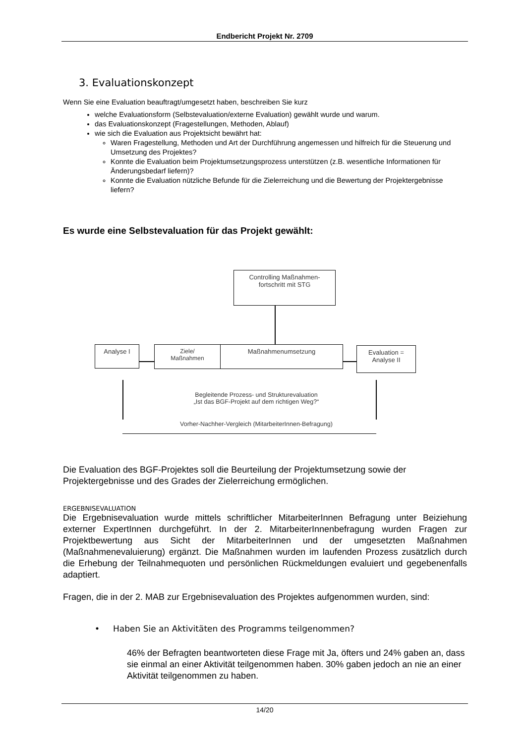Endbericht Projekt Nr. 2709
3. Evaluationskonzept
Wenn Sie eine Evaluation beauftragt/umgesetzt haben, beschreiben Sie kurz
welche Evaluationsform (Selbstevaluation/externe Evaluation) gewählt wurde und warum.
das Evaluationskonzept (Fragestellungen, Methoden, Ablauf)
wie sich die Evaluation aus Projektsicht bewährt hat:
Waren Fragestellung, Methoden und Art der Durchführung angemessen und hilfreich für die Steuerung und Umsetzung des Projektes?
Konnte die Evaluation beim Projektumsetzungsprozess unterstützen (z.B. wesentliche Informationen für Änderungsbedarf liefern)?
Konnte die Evaluation nützliche Befunde für die Zielerreichung und die Bewertung der Projektergebnisse liefern?
Es wurde eine Selbstevaluation für das Projekt gewählt:
Controlling Maßnahmen-
fortschritt mit STG
Analyse I
Ziele/
Maßnahmen
Maßnahmenumsetzung
Evaluation =
Analyse II
Begleitende Prozess- und Strukturevaluation
„Ist das BGF-Projekt auf dem richtigen Weg?“
Vorher-Nachher-Vergleich (MitarbeiterInnen-Befragung)
Die Evaluation des BGF-Projektes soll die Beurteilung der Projektumsetzung sowie der Projektergebnisse und des Grades der Zielerreichung ermöglichen.
ERGEBNISEVALUATION
Die Ergebnisevaluation wurde mittels schriftlicher MitarbeiterInnen Befragung unter Beiziehung externer ExpertInnen durchgeführt. In der 2. MitarbeiterInnenbefragung wurden Fragen zur Projektbewertung aus Sicht der MitarbeiterInnen und der umgesetzten Maßnahmen (Maßnahmenevaluierung) ergänzt. Die Maßnahmen wurden im laufenden Prozess zusätzlich durch die Erhebung der Teilnahmequoten und persönlichen Rückmeldungen evaluiert und gegebenenfalls adaptiert.
Fragen, die in der 2. MAB zur Ergebnisevaluation des Projektes aufgenommen wurden, sind:
• Haben Sie an Aktivitäten des Programms teilgenommen?
46% der Befragten beantworteten diese Frage mit Ja, öfters und 24% gaben an, dass sie einmal an einer Aktivität teilgenommen haben. 30% gaben jedoch an nie an einer Aktivität teilgenommen zu haben.
14/20